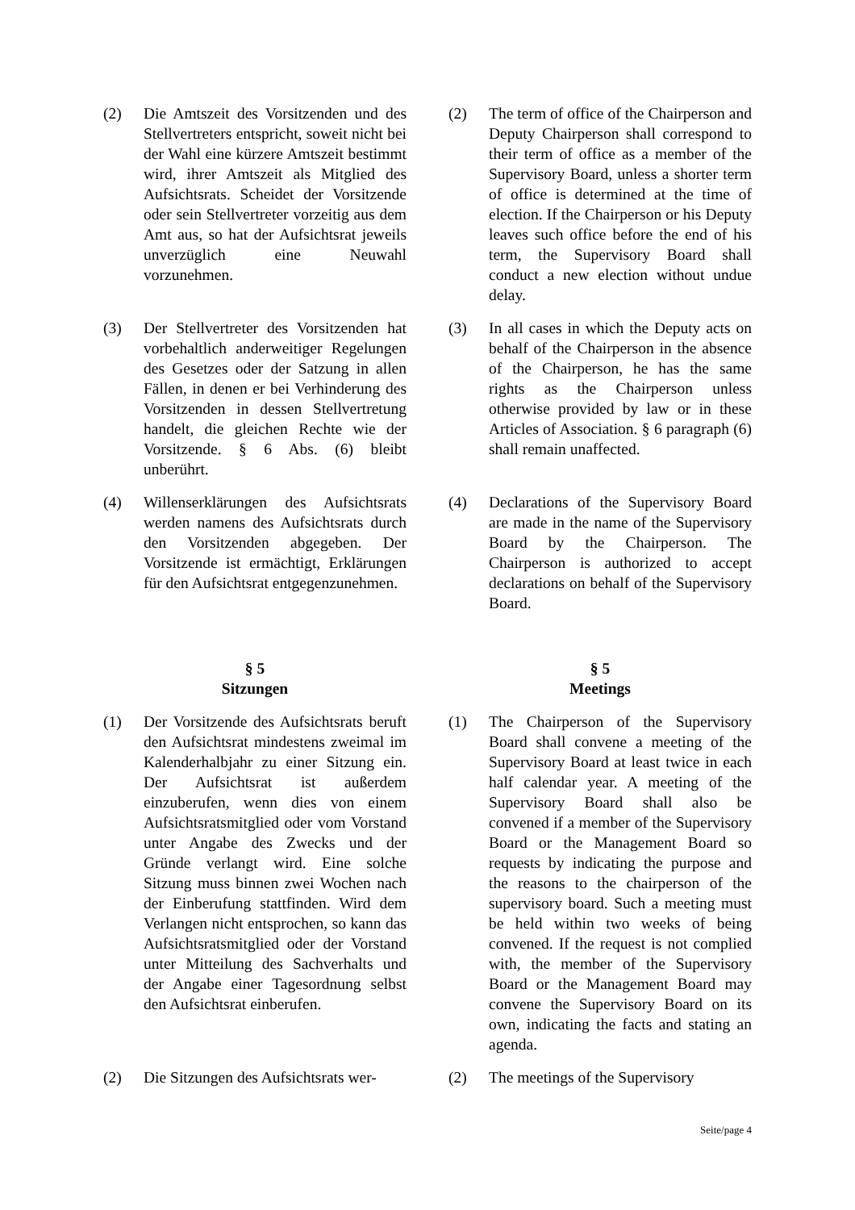(2) Die Amtszeit des Vorsitzenden und des Stellvertreters entspricht, soweit nicht bei der Wahl eine kürzere Amtszeit bestimmt wird, ihrer Amtszeit als Mitglied des Aufsichtsrats. Scheidet der Vorsitzende oder sein Stellvertreter vorzeitig aus dem Amt aus, so hat der Aufsichtsrat jeweils unverzüglich eine Neuwahl vorzunehmen.
(2) The term of office of the Chairperson and Deputy Chairperson shall correspond to their term of office as a member of the Supervisory Board, unless a shorter term of office is determined at the time of election. If the Chairperson or his Deputy leaves such office before the end of his term, the Supervisory Board shall conduct a new election without undue delay.
(3) Der Stellvertreter des Vorsitzenden hat vorbehaltlich anderweitiger Regelungen des Gesetzes oder der Satzung in allen Fällen, in denen er bei Verhinderung des Vorsitzenden in dessen Stellvertretung handelt, die gleichen Rechte wie der Vorsitzende. § 6 Abs. (6) bleibt unberührt.
(3) In all cases in which the Deputy acts on behalf of the Chairperson in the absence of the Chairperson, he has the same rights as the Chairperson unless otherwise provided by law or in these Articles of Association. § 6 paragraph (6) shall remain unaffected.
(4) Willenserklärungen des Aufsichtsrats werden namens des Aufsichtsrats durch den Vorsitzenden abgegeben. Der Vorsitzende ist ermächtigt, Erklärungen für den Aufsichtsrat entgegenzunehmen.
(4) Declarations of the Supervisory Board are made in the name of the Supervisory Board by the Chairperson. The Chairperson is authorized to accept declarations on behalf of the Supervisory Board.
§ 5
Sitzungen
§ 5
Meetings
(1) Der Vorsitzende des Aufsichtsrats beruft den Aufsichtsrat mindestens zweimal im Kalenderhalbjahr zu einer Sitzung ein. Der Aufsichtsrat ist außerdem einzuberufen, wenn dies von einem Aufsichtsratsmitglied oder vom Vorstand unter Angabe des Zwecks und der Gründe verlangt wird. Eine solche Sitzung muss binnen zwei Wochen nach der Einberufung stattfinden. Wird dem Verlangen nicht entsprochen, so kann das Aufsichtsratsmitglied oder der Vorstand unter Mitteilung des Sachverhalts und der Angabe einer Tagesordnung selbst den Aufsichtsrat einberufen.
(1) The Chairperson of the Supervisory Board shall convene a meeting of the Supervisory Board at least twice in each half calendar year. A meeting of the Supervisory Board shall also be convened if a member of the Supervisory Board or the Management Board so requests by indicating the purpose and the reasons to the chairperson of the supervisory board. Such a meeting must be held within two weeks of being convened. If the request is not complied with, the member of the Supervisory Board or the Management Board may convene the Supervisory Board on its own, indicating the facts and stating an agenda.
(2) Die Sitzungen des Aufsichtsrats wer-
(2) The meetings of the Supervisory
Seite/page 4